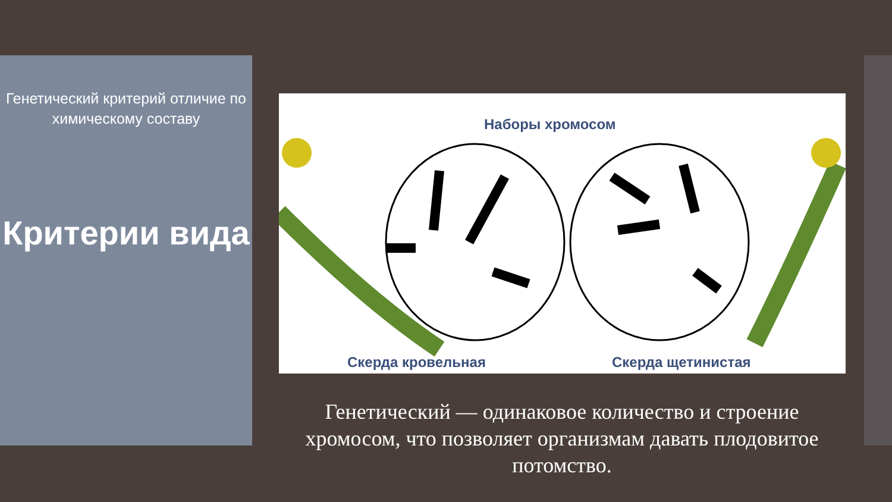Генетический критерий отличие по химическому составу
Критерии вида
Наборы хромосом
Скерда кровельная Скерда щетинистая
Генетический — одинаковое количество и строение хромосом, что позволяет организмам давать плодовитое потомство.